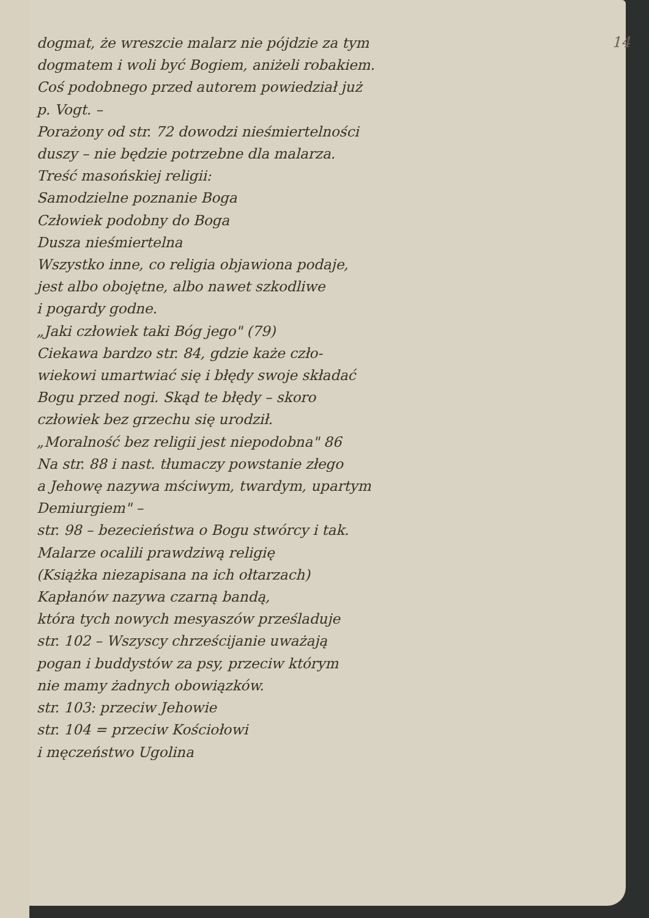dogmat, że wreszcie malarz nie pójdzie za tym
dogmatem i woli być Bogiem, aniżeli robakiem.
Coś podobnego przed autorem powiedział już
p. Vogt. –
Porażony od str. 72 dowodzi nieśmiertelności
duszy – nie będzie potrzebne dla malarza.
Treść masońskiej religii:
Samodzielne poznanie Boga
Człowiek podobny do Boga
Dusza nieśmiertelna
Wszystko inne, co religia objawiona podaje,
jest albo obojętne, albo nawet szkodliwe
i pogardy godne.
„Jaki człowiek taki Bóg jego" (79)
Ciekawa bardzo str. 84, gdzie każe czło-
wiekowi umartwiać się i błędy swoje składać
Bogu przed nogi. Skąd te błędy – skoro
człowiek bez grzechu się urodził.
„Moralność bez religii jest niepodobna" 86
Na str. 88 i nast. tłumaczy powstanie złego
a Jehowę nazywa mściwym, twardym, upartym
Demiurgiem" –
str. 98 – bezecieństwa o Bogu stwórcy i tak.
Malarze ocalili prawdziwą religię
(Książka niezapisana na ich ołtarzach)
Kapłanów nazywa czarną bandą,
która tych nowych mesyaszów prześladuje
str. 102 – Wszyscy chrześcijanie uważają
pogan i buddystów za psy, przeciw którym
nie mamy żadnych obowiązków.
str. 103: przeciw Jehowie
str. 104 = przeciw Kościołowi
i męczeństwo Ugolina
14